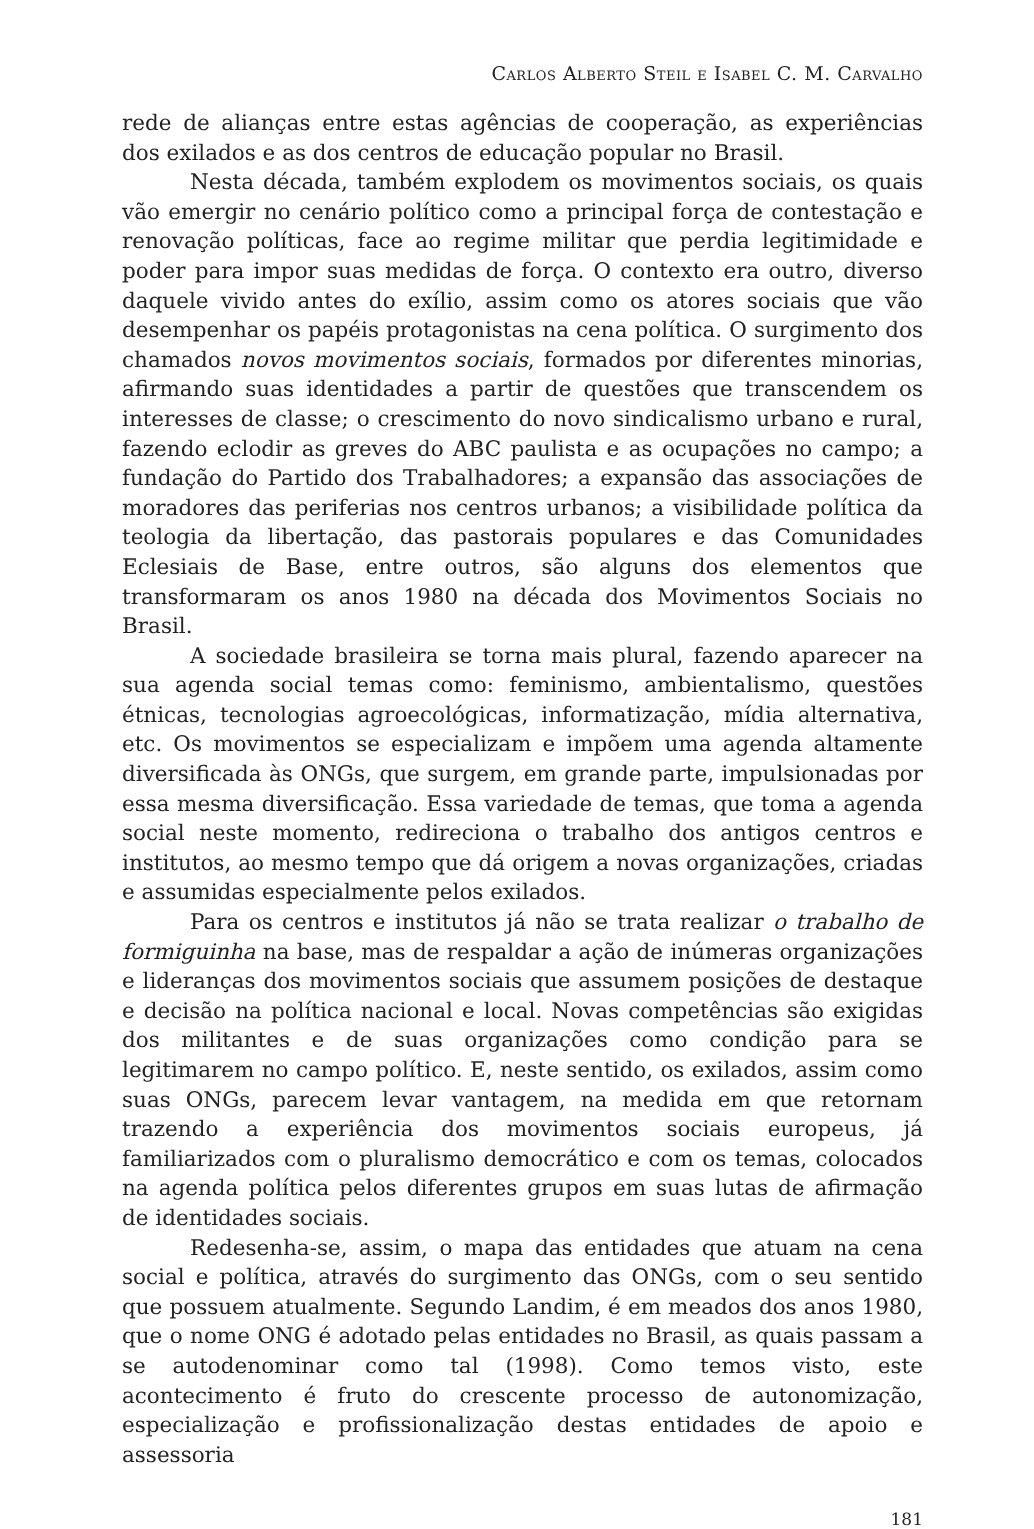Carlos Alberto Steil e Isabel C. M. Carvalho
rede de alianças entre estas agências de cooperação, as experiências dos exilados e as dos centros de educação popular no Brasil.
Nesta década, também explodem os movimentos sociais, os quais vão emergir no cenário político como a principal força de contestação e renovação políticas, face ao regime militar que perdia legitimidade e poder para impor suas medidas de força. O contexto era outro, diverso daquele vivido antes do exílio, assim como os atores sociais que vão desempenhar os papéis protagonistas na cena política. O surgimento dos chamados novos movimentos sociais, formados por diferentes minorias, afirmando suas identidades a partir de questões que transcendem os interesses de classe; o crescimento do novo sindicalismo urbano e rural, fazendo eclodir as greves do ABC paulista e as ocupações no campo; a fundação do Partido dos Trabalhadores; a expansão das associações de moradores das periferias nos centros urbanos; a visibilidade política da teologia da libertação, das pastorais populares e das Comunidades Eclesiais de Base, entre outros, são alguns dos elementos que transformaram os anos 1980 na década dos Movimentos Sociais no Brasil.
A sociedade brasileira se torna mais plural, fazendo aparecer na sua agenda social temas como: feminismo, ambientalismo, questões étnicas, tecnologias agroecológicas, informatização, mídia alternativa, etc. Os movimentos se especializam e impõem uma agenda altamente diversificada às ONGs, que surgem, em grande parte, impulsionadas por essa mesma diversificação. Essa variedade de temas, que toma a agenda social neste momento, redireciona o trabalho dos antigos centros e institutos, ao mesmo tempo que dá origem a novas organizações, criadas e assumidas especialmente pelos exilados.
Para os centros e institutos já não se trata realizar o trabalho de formiguinha na base, mas de respaldar a ação de inúmeras organizações e lideranças dos movimentos sociais que assumem posições de destaque e decisão na política nacional e local. Novas competências são exigidas dos militantes e de suas organizações como condição para se legitimarem no campo político. E, neste sentido, os exilados, assim como suas ONGs, parecem levar vantagem, na medida em que retornam trazendo a experiência dos movimentos sociais europeus, já familiarizados com o pluralismo democrático e com os temas, colocados na agenda política pelos diferentes grupos em suas lutas de afirmação de identidades sociais.
Redesenha-se, assim, o mapa das entidades que atuam na cena social e política, através do surgimento das ONGs, com o seu sentido que possuem atualmente. Segundo Landim, é em meados dos anos 1980, que o nome ONG é adotado pelas entidades no Brasil, as quais passam a se autodenominar como tal (1998). Como temos visto, este acontecimento é fruto do crescente processo de autonomização, especialização e profissionalização destas entidades de apoio e assessoria
181